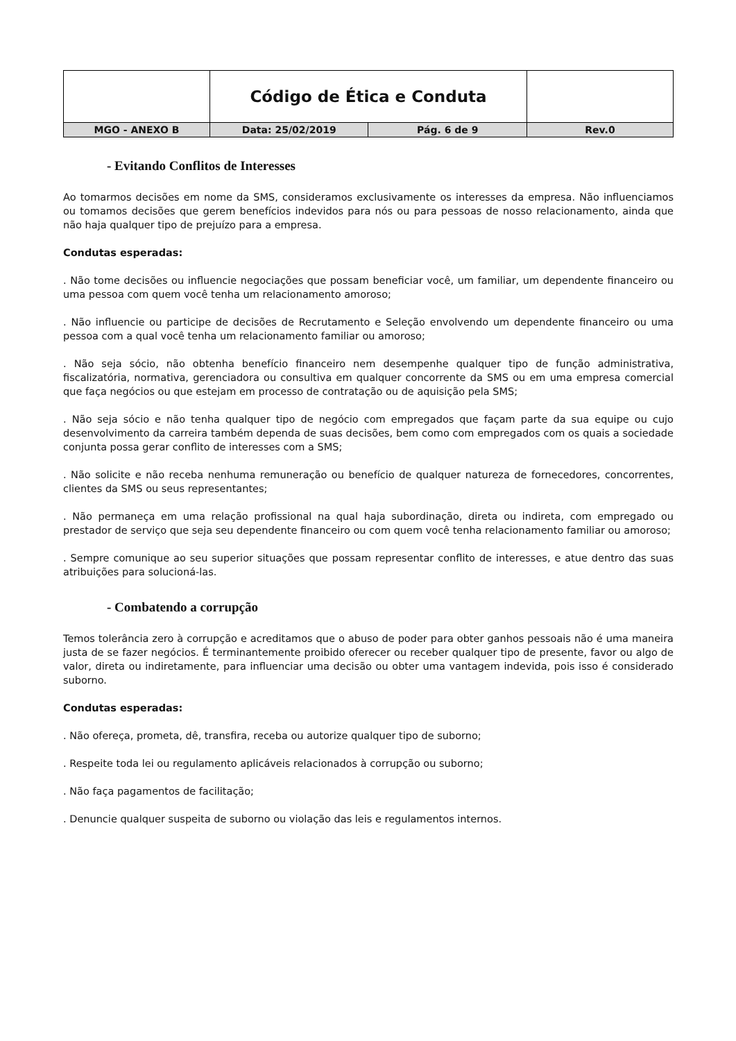| | Código de Ética e Conduta | | |
| MGO - ANEXO B | Data: 25/02/2019 | Pág. 6 de 9 | Rev.0 |
- Evitando Conflitos de Interesses
Ao tomarmos decisões em nome da SMS, consideramos exclusivamente os interesses da empresa. Não influenciamos ou tomamos decisões que gerem benefícios indevidos para nós ou para pessoas de nosso relacionamento, ainda que não haja qualquer tipo de prejuízo para a empresa.
Condutas esperadas:
. Não tome decisões ou influencie negociações que possam beneficiar você, um familiar, um dependente financeiro ou uma pessoa com quem você tenha um relacionamento amoroso;
. Não influencie ou participe de decisões de Recrutamento e Seleção envolvendo um dependente financeiro ou uma pessoa com a qual você tenha um relacionamento familiar ou amoroso;
. Não seja sócio, não obtenha benefício financeiro nem desempenhe qualquer tipo de função administrativa, fiscalizatória, normativa, gerenciadora ou consultiva em qualquer concorrente da SMS ou em uma empresa comercial que faça negócios ou que estejam em processo de contratação ou de aquisição pela SMS;
. Não seja sócio e não tenha qualquer tipo de negócio com empregados que façam parte da sua equipe ou cujo desenvolvimento da carreira também dependa de suas decisões, bem como com empregados com os quais a sociedade conjunta possa gerar conflito de interesses com a SMS;
. Não solicite e não receba nenhuma remuneração ou benefício de qualquer natureza de fornecedores, concorrentes, clientes da SMS ou seus representantes;
. Não permaneça em uma relação profissional na qual haja subordinação, direta ou indireta, com empregado ou prestador de serviço que seja seu dependente financeiro ou com quem você tenha relacionamento familiar ou amoroso;
. Sempre comunique ao seu superior situações que possam representar conflito de interesses, e atue dentro das suas atribuições para solucioná-las.
- Combatendo a corrupção
Temos tolerância zero à corrupção e acreditamos que o abuso de poder para obter ganhos pessoais não é uma maneira justa de se fazer negócios. É terminantemente proibido oferecer ou receber qualquer tipo de presente, favor ou algo de valor, direta ou indiretamente, para influenciar uma decisão ou obter uma vantagem indevida, pois isso é considerado suborno.
Condutas esperadas:
. Não ofereça, prometa, dê, transfira, receba ou autorize qualquer tipo de suborno;
. Respeite toda lei ou regulamento aplicáveis relacionados à corrupção ou suborno;
. Não faça pagamentos de facilitação;
. Denuncie qualquer suspeita de suborno ou violação das leis e regulamentos internos.